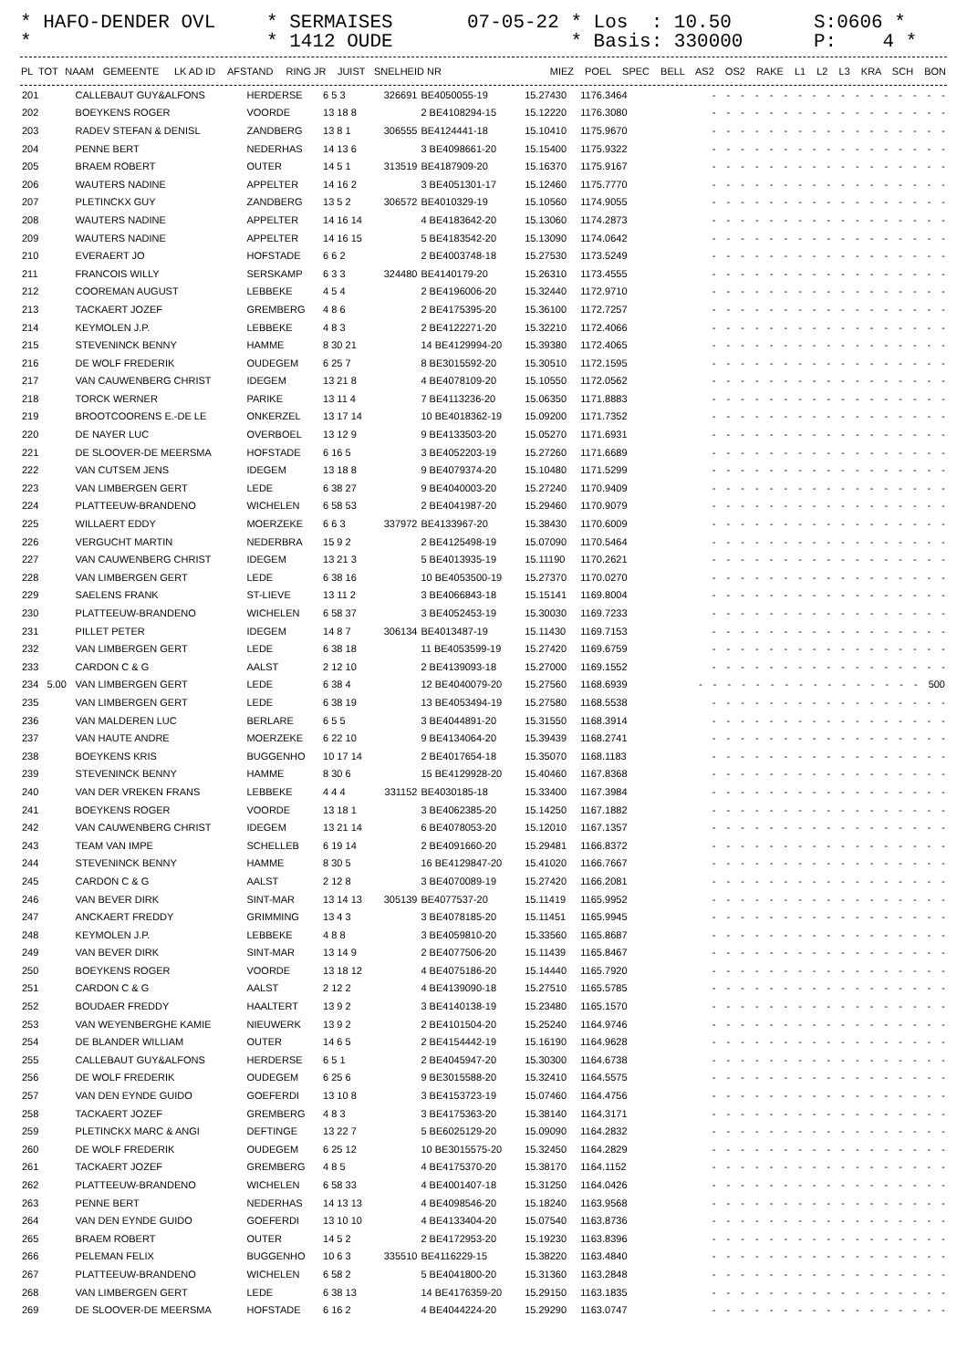* HAFO-DENDER OVL *
* SERMAISES * 1412 OUDE
07-05-22 * Los : 10.50 * Basis: 330000
S:0606 * P: 4 *
| PL | TOT | NAAM | GEMEENTE | LK AD ID | AFSTAND | RING JR | JUIST | SNELHEID NR | MIEZ POEL SPEC BELL AS2 OS2 RAKE L1 L2 L3 KRA SCH BON |
| --- | --- | --- | --- | --- | --- | --- | --- | --- | --- |
| 201 | | CALLEBAUT GUY&ALFONS | HERDERSE | 6 5 3 | 326691 | BE4050055-19 | 15.27430 | 1176.3464 | - - - - - - - - - - - - - - - - - |
| 202 | | BOEYKENS ROGER | VOORDE | 13 18 8 | | 2 BE4108294-15 | 15.12220 | 1176.3080 | - - - - - - - - - - - - - - - - - |
| 203 | | RADEV STEFAN & DENISL | ZANDBERG | 13 8 1 | 306555 | BE4124441-18 | 15.10410 | 1175.9670 | - - - - - - - - - - - - - - - - - |
| 204 | | PENNE BERT | NEDERHAS | 14 13 6 | | 3 BE4098661-20 | 15.15400 | 1175.9322 | - - - - - - - - - - - - - - - - - |
| 205 | | BRAEM ROBERT | OUTER | 14 5 1 | 313519 | BE4187909-20 | 15.16370 | 1175.9167 | - - - - - - - - - - - - - - - - - |
| 206 | | WAUTERS NADINE | APPELTER | 14 16 2 | | 3 BE4051301-17 | 15.12460 | 1175.7770 | - - - - - - - - - - - - - - - - - |
| 207 | | PLETINCKX GUY | ZANDBERG | 13 5 2 | 306572 | BE4010329-19 | 15.10560 | 1174.9055 | - - - - - - - - - - - - - - - - - |
| 208 | | WAUTERS NADINE | APPELTER | 14 16 14 | | 4 BE4183642-20 | 15.13060 | 1174.2873 | - - - - - - - - - - - - - - - - - |
| 209 | | WAUTERS NADINE | APPELTER | 14 16 15 | | 5 BE4183542-20 | 15.13090 | 1174.0642 | - - - - - - - - - - - - - - - - - |
| 210 | | EVERAERT JO | HOFSTADE | 6 6 2 | | 2 BE4003748-18 | 15.27530 | 1173.5249 | - - - - - - - - - - - - - - - - - |
| 211 | | FRANCOIS WILLY | SERSKAMP | 6 3 3 | 324480 | BE4140179-20 | 15.26310 | 1173.4555 | - - - - - - - - - - - - - - - - - |
| 212 | | COOREMAN AUGUST | LEBBEKE | 4 5 4 | | 2 BE4196006-20 | 15.32440 | 1172.9710 | - - - - - - - - - - - - - - - - - |
| 213 | | TACKAERT JOZEF | GREMBERG | 4 8 6 | | 2 BE4175395-20 | 15.36100 | 1172.7257 | - - - - - - - - - - - - - - - - - |
| 214 | | KEYMOLEN J.P. | LEBBEKE | 4 8 3 | | 2 BE4122271-20 | 15.32210 | 1172.4066 | - - - - - - - - - - - - - - - - - |
| 215 | | STEVENINCK BENNY | HAMME | 8 30 21 | | 14 BE4129994-20 | 15.39380 | 1172.4065 | - - - - - - - - - - - - - - - - - |
| 216 | | DE WOLF FREDERIK | OUDEGEM | 6 25 7 | | 8 BE3015592-20 | 15.30510 | 1172.1595 | - - - - - - - - - - - - - - - - - |
| 217 | | VAN CAUWENBERG CHRIST | IDEGEM | 13 21 8 | | 4 BE4078109-20 | 15.10550 | 1172.0562 | - - - - - - - - - - - - - - - - - |
| 218 | | TORCK WERNER | PARIKE | 13 11 4 | | 7 BE4113236-20 | 15.06350 | 1171.8883 | - - - - - - - - - - - - - - - - - |
| 219 | | BROOTCOORENS E.-DE LE | ONKERZEL | 13 17 14 | | 10 BE4018362-19 | 15.09200 | 1171.7352 | - - - - - - - - - - - - - - - - - |
| 220 | | DE NAYER LUC | OVERBOEL | 13 12 9 | | 9 BE4133503-20 | 15.05270 | 1171.6931 | - - - - - - - - - - - - - - - - - |
| 221 | | DE SLOOVER-DE MEERSMA | HOFSTADE | 6 16 5 | | 3 BE4052203-19 | 15.27260 | 1171.6689 | - - - - - - - - - - - - - - - - - |
| 222 | | VAN CUTSEM JENS | IDEGEM | 13 18 8 | | 9 BE4079374-20 | 15.10480 | 1171.5299 | - - - - - - - - - - - - - - - - - |
| 223 | | VAN LIMBERGEN GERT | LEDE | 6 38 27 | | 9 BE4040003-20 | 15.27240 | 1170.9409 | - - - - - - - - - - - - - - - - - |
| 224 | | PLATTEEUW-BRANDENO | WICHELEN | 6 58 53 | | 2 BE4041987-20 | 15.29460 | 1170.9079 | - - - - - - - - - - - - - - - - - |
| 225 | | WILLAERT EDDY | MOERZEKE | 6 6 3 | 337972 | BE4133967-20 | 15.38430 | 1170.6009 | - - - - - - - - - - - - - - - - - |
| 226 | | VERGUCHT MARTIN | NEDERBRA | 15 9 2 | | 2 BE4125498-19 | 15.07090 | 1170.5464 | - - - - - - - - - - - - - - - - - |
| 227 | | VAN CAUWENBERG CHRIST | IDEGEM | 13 21 3 | | 5 BE4013935-19 | 15.11190 | 1170.2621 | - - - - - - - - - - - - - - - - - |
| 228 | | VAN LIMBERGEN GERT | LEDE | 6 38 16 | | 10 BE4053500-19 | 15.27370 | 1170.0270 | - - - - - - - - - - - - - - - - - |
| 229 | | SAELENS FRANK | ST-LIEVE | 13 11 2 | | 3 BE4066843-18 | 15.15141 | 1169.8004 | - - - - - - - - - - - - - - - - - |
| 230 | | PLATTEEUW-BRANDENO | WICHELEN | 6 58 37 | | 3 BE4052453-19 | 15.30030 | 1169.7233 | - - - - - - - - - - - - - - - - - |
| 231 | | PILLET PETER | IDEGEM | 14 8 7 | 306134 | BE4013487-19 | 15.11430 | 1169.7153 | - - - - - - - - - - - - - - - - - |
| 232 | | VAN LIMBERGEN GERT | LEDE | 6 38 18 | | 11 BE4053599-19 | 15.27420 | 1169.6759 | - - - - - - - - - - - - - - - - - |
| 233 | | CARDON C & G | AALST | 2 12 10 | | 2 BE4139093-18 | 15.27000 | 1169.1552 | - - - - - - - - - - - - - - - - - |
| 234 | 5.00 | VAN LIMBERGEN GERT | LEDE | 6 38 4 | | 12 BE4040079-20 | 15.27560 | 1168.6939 | - - - - - - - - - - - - - - - - 500 |
| 235 | | VAN LIMBERGEN GERT | LEDE | 6 38 19 | | 13 BE4053494-19 | 15.27580 | 1168.5538 | - - - - - - - - - - - - - - - - - |
| 236 | | VAN MALDEREN LUC | BERLARE | 6 5 5 | | 3 BE4044891-20 | 15.31550 | 1168.3914 | - - - - - - - - - - - - - - - - - |
| 237 | | VAN HAUTE ANDRE | MOERZEKE | 6 22 10 | | 9 BE4134064-20 | 15.39439 | 1168.2741 | - - - - - - - - - - - - - - - - - |
| 238 | | BOEYKENS KRIS | BUGGENHO | 10 17 14 | | 2 BE4017654-18 | 15.35070 | 1168.1183 | - - - - - - - - - - - - - - - - - |
| 239 | | STEVENINCK BENNY | HAMME | 8 30 6 | | 15 BE4129928-20 | 15.40460 | 1167.8368 | - - - - - - - - - - - - - - - - - |
| 240 | | VAN DER VREKEN FRANS | LEBBEKE | 4 4 4 | 331152 | BE4030185-18 | 15.33400 | 1167.3984 | - - - - - - - - - - - - - - - - - |
| 241 | | BOEYKENS ROGER | VOORDE | 13 18 1 | | 3 BE4062385-20 | 15.14250 | 1167.1882 | - - - - - - - - - - - - - - - - - |
| 242 | | VAN CAUWENBERG CHRIST | IDEGEM | 13 21 14 | | 6 BE4078053-20 | 15.12010 | 1167.1357 | - - - - - - - - - - - - - - - - - |
| 243 | | TEAM VAN IMPE | SCHELLEB | 6 19 14 | | 2 BE4091660-20 | 15.29481 | 1166.8372 | - - - - - - - - - - - - - - - - - |
| 244 | | STEVENINCK BENNY | HAMME | 8 30 5 | | 16 BE4129847-20 | 15.41020 | 1166.7667 | - - - - - - - - - - - - - - - - - |
| 245 | | CARDON C & G | AALST | 2 12 8 | | 3 BE4070089-19 | 15.27420 | 1166.2081 | - - - - - - - - - - - - - - - - - |
| 246 | | VAN BEVER DIRK | SINT-MAR | 13 14 13 | 305139 | BE4077537-20 | 15.11419 | 1165.9952 | - - - - - - - - - - - - - - - - - |
| 247 | | ANCKAERT FREDDY | GRIMMING | 13 4 3 | | 3 BE4078185-20 | 15.11451 | 1165.9945 | - - - - - - - - - - - - - - - - - |
| 248 | | KEYMOLEN J.P. | LEBBEKE | 4 8 8 | | 3 BE4059810-20 | 15.33560 | 1165.8687 | - - - - - - - - - - - - - - - - - |
| 249 | | VAN BEVER DIRK | SINT-MAR | 13 14 9 | | 2 BE4077506-20 | 15.11439 | 1165.8467 | - - - - - - - - - - - - - - - - - |
| 250 | | BOEYKENS ROGER | VOORDE | 13 18 12 | | 4 BE4075186-20 | 15.14440 | 1165.7920 | - - - - - - - - - - - - - - - - - |
| 251 | | CARDON C & G | AALST | 2 12 2 | | 4 BE4139090-18 | 15.27510 | 1165.5785 | - - - - - - - - - - - - - - - - - |
| 252 | | BOUDAER FREDDY | HAALTERT | 13 9 2 | | 3 BE4140138-19 | 15.23480 | 1165.1570 | - - - - - - - - - - - - - - - - - |
| 253 | | VAN WEYENBERGHE KAMIE | NIEUWERK | 13 9 2 | | 2 BE4101504-20 | 15.25240 | 1164.9746 | - - - - - - - - - - - - - - - - - |
| 254 | | DE BLANDER WILLIAM | OUTER | 14 6 5 | | 2 BE4154442-19 | 15.16190 | 1164.9628 | - - - - - - - - - - - - - - - - - |
| 255 | | CALLEBAUT GUY&ALFONS | HERDERSE | 6 5 1 | | 2 BE4045947-20 | 15.30300 | 1164.6738 | - - - - - - - - - - - - - - - - - |
| 256 | | DE WOLF FREDERIK | OUDEGEM | 6 25 6 | | 9 BE3015588-20 | 15.32410 | 1164.5575 | - - - - - - - - - - - - - - - - - |
| 257 | | VAN DEN EYNDE GUIDO | GOEFERDI | 13 10 8 | | 3 BE4153723-19 | 15.07460 | 1164.4756 | - - - - - - - - - - - - - - - - - |
| 258 | | TACKAERT JOZEF | GREMBERG | 4 8 3 | | 3 BE4175363-20 | 15.38140 | 1164.3171 | - - - - - - - - - - - - - - - - - |
| 259 | | PLETINCKX MARC & ANGI | DEFTINGE | 13 22 7 | | 5 BE6025129-20 | 15.09090 | 1164.2832 | - - - - - - - - - - - - - - - - - |
| 260 | | DE WOLF FREDERIK | OUDEGEM | 6 25 12 | | 10 BE3015575-20 | 15.32450 | 1164.2829 | - - - - - - - - - - - - - - - - - |
| 261 | | TACKAERT JOZEF | GREMBERG | 4 8 5 | | 4 BE4175370-20 | 15.38170 | 1164.1152 | - - - - - - - - - - - - - - - - - |
| 262 | | PLATTEEUW-BRANDENO | WICHELEN | 6 58 33 | | 4 BE4001407-18 | 15.31250 | 1164.0426 | - - - - - - - - - - - - - - - - - |
| 263 | | PENNE BERT | NEDERHAS | 14 13 13 | | 4 BE4098546-20 | 15.18240 | 1163.9568 | - - - - - - - - - - - - - - - - - |
| 264 | | VAN DEN EYNDE GUIDO | GOEFERDI | 13 10 10 | | 4 BE4133404-20 | 15.07540 | 1163.8736 | - - - - - - - - - - - - - - - - - |
| 265 | | BRAEM ROBERT | OUTER | 14 5 2 | | 2 BE4172953-20 | 15.19230 | 1163.8396 | - - - - - - - - - - - - - - - - - |
| 266 | | PELEMAN FELIX | BUGGENHO | 10 6 3 | 335510 | BE4116229-15 | 15.38220 | 1163.4840 | - - - - - - - - - - - - - - - - - |
| 267 | | PLATTEEUW-BRANDENO | WICHELEN | 6 58 2 | | 5 BE4041800-20 | 15.31360 | 1163.2848 | - - - - - - - - - - - - - - - - - |
| 268 | | VAN LIMBERGEN GERT | LEDE | 6 38 13 | | 14 BE4176359-20 | 15.29150 | 1163.1835 | - - - - - - - - - - - - - - - - - |
| 269 | | DE SLOOVER-DE MEERSMA | HOFSTADE | 6 16 2 | | 4 BE4044224-20 | 15.29290 | 1163.0747 | - - - - - - - - - - - - - - - - - |